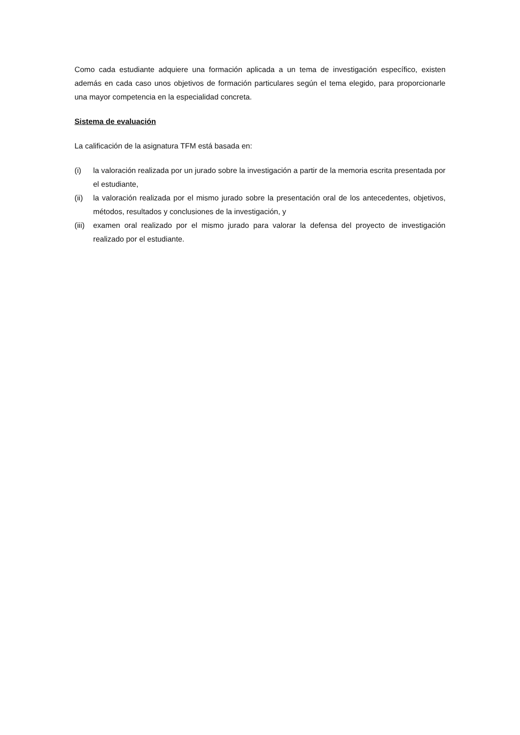Como cada estudiante adquiere una formación aplicada a un tema de investigación específico, existen además en cada caso unos objetivos de formación particulares según el tema elegido, para proporcionarle una mayor competencia en la especialidad concreta.
Sistema de evaluación
La calificación de la asignatura TFM está basada en:
(i) la valoración realizada por un jurado sobre la investigación a partir de la memoria escrita presentada por el estudiante,
(ii) la valoración realizada por el mismo jurado sobre la presentación oral de los antecedentes, objetivos, métodos, resultados y conclusiones de la investigación, y
(iii) examen oral realizado por el mismo jurado para valorar la defensa del proyecto de investigación realizado por el estudiante.